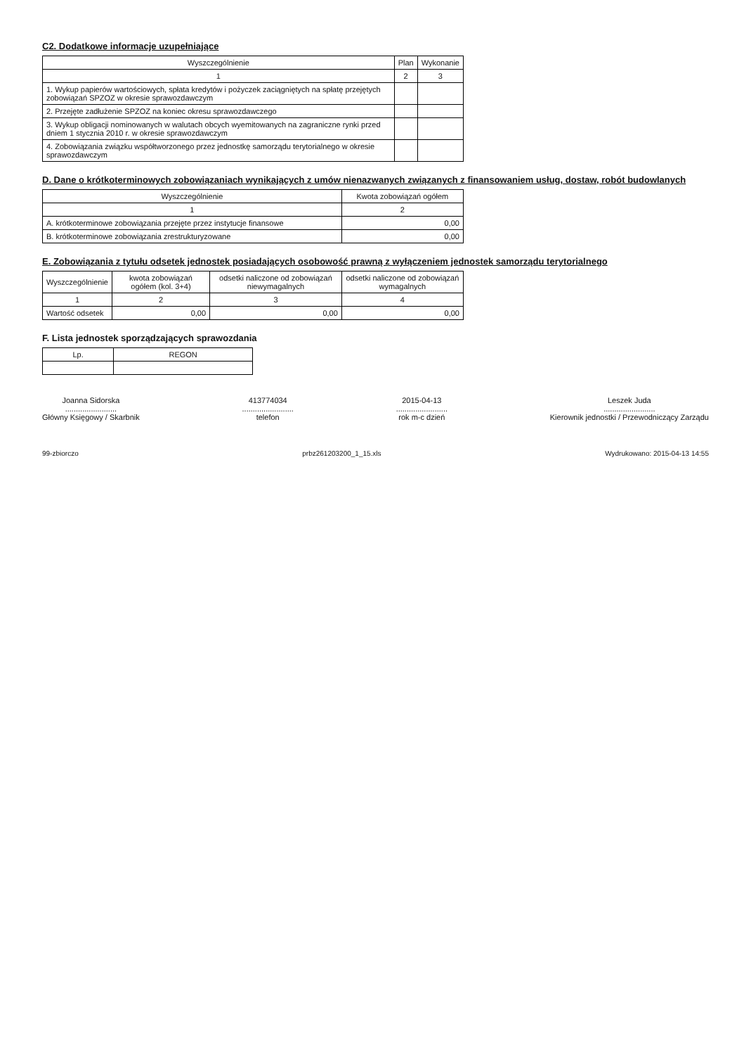C2. Dodatkowe informacje uzupełniające
| Wyszczególnienie | Plan | Wykonanie |
| --- | --- | --- |
| 1 | 2 | 3 |
| 1. Wykup papierów wartościowych, spłata kredytów i pożyczek zaciągniętych na spłatę przejętych zobowiązań SPZOZ w okresie sprawozdawczym | | |
| 2. Przejęte zadłużenie SPZOZ na koniec okresu sprawozdawczego | | |
| 3. Wykup obligacji nominowanych w walutach obcych wyemitowanych na zagraniczne rynki przed dniem 1 stycznia 2010 r. w okresie sprawozdawczym | | |
| 4. Zobowiązania związku współtworzonego przez jednostkę samorządu terytorialnego w okresie sprawozdawczym | | |
D. Dane o krótkoterminowych zobowiązaniach wynikających z umów nienazwanych związanych z finansowaniem usług, dostaw, robót budowlanych
| Wyszczególnienie | Kwota zobowiązań ogółem |
| --- | --- |
| 1 | 2 |
| A. krótkoterminowe zobowiązania przejęte przez instytucje finansowe | 0,00 |
| B. krótkoterminowe zobowiązania zrestrukturyzowane | 0,00 |
E. Zobowiązania z tytułu odsetek jednostek posiadających osobowość prawną z wyłączeniem jednostek samorządu terytorialnego
| Wyszczególnienie | kwota zobowiązań ogółem (kol. 3+4) | odsetki naliczone od zobowiązań niewymagalnych | odsetki naliczone od zobowiązań wymagalnych |
| --- | --- | --- | --- |
| 1 | 2 | 3 | 4 |
| Wartość odsetek | 0,00 | 0,00 | 0,00 |
F. Lista jednostek sporządzających sprawozdania
| Lp. | REGON |
| --- | --- |
Joanna Sidorska
........................
Główny Księgowy / Skarbnik
413774034
........................
telefon
2015-04-13
........................
rok m-c dzień
Leszek Juda
........................
Kierownik jednostki / Przewodniczący Zarządu
99-zbiorczo prbz261203200_1_15.xls Wydrukowano: 2015-04-13 14:55